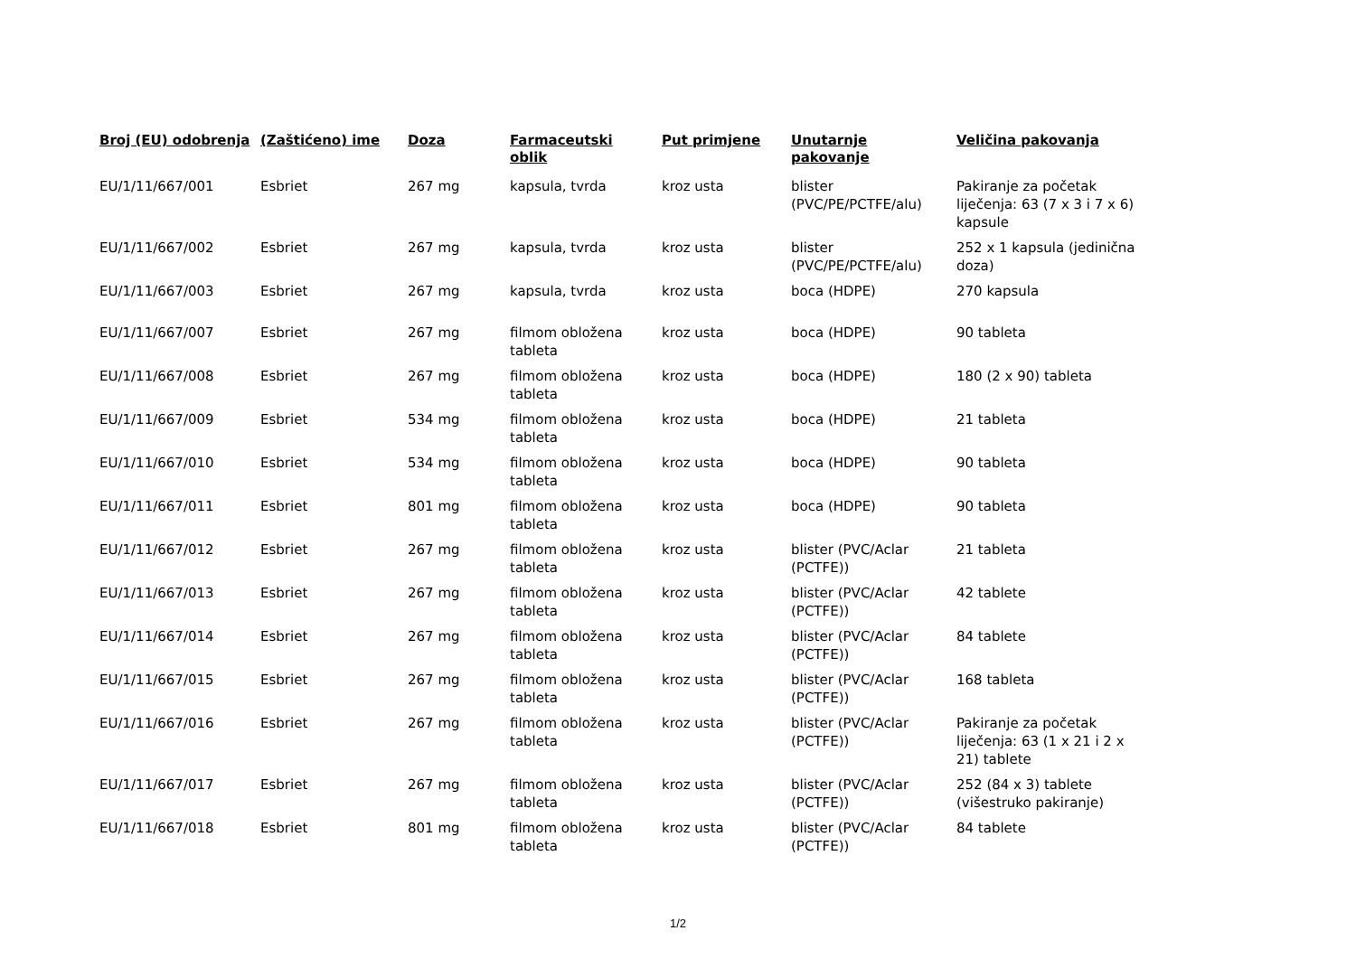| Broj (EU) odobrenja | (Zaštićeno) ime | Doza | Farmaceutski oblik | Put primjene | Unutarnje pakovanje | Veličina pakovanja |
| --- | --- | --- | --- | --- | --- | --- |
| EU/1/11/667/001 | Esbriet | 267 mg | kapsula, tvrda | kroz usta | blister (PVC/PE/PCTFE/alu) | Pakiranje za početak liječenja: 63 (7 x 3 i 7 x 6) kapsule |
| EU/1/11/667/002 | Esbriet | 267 mg | kapsula, tvrda | kroz usta | blister (PVC/PE/PCTFE/alu) | 252 x 1 kapsula (jedinična doza) |
| EU/1/11/667/003 | Esbriet | 267 mg | kapsula, tvrda | kroz usta | boca (HDPE) | 270 kapsula |
| EU/1/11/667/007 | Esbriet | 267 mg | filmom obložena tableta | kroz usta | boca (HDPE) | 90 tableta |
| EU/1/11/667/008 | Esbriet | 267 mg | filmom obložena tableta | kroz usta | boca (HDPE) | 180 (2 x 90) tableta |
| EU/1/11/667/009 | Esbriet | 534 mg | filmom obložena tableta | kroz usta | boca (HDPE) | 21 tableta |
| EU/1/11/667/010 | Esbriet | 534 mg | filmom obložena tableta | kroz usta | boca (HDPE) | 90 tableta |
| EU/1/11/667/011 | Esbriet | 801 mg | filmom obložena tableta | kroz usta | boca (HDPE) | 90 tableta |
| EU/1/11/667/012 | Esbriet | 267 mg | filmom obložena tableta | kroz usta | blister (PVC/Aclar (PCTFE)) | 21 tableta |
| EU/1/11/667/013 | Esbriet | 267 mg | filmom obložena tableta | kroz usta | blister (PVC/Aclar (PCTFE)) | 42 tablete |
| EU/1/11/667/014 | Esbriet | 267 mg | filmom obložena tableta | kroz usta | blister (PVC/Aclar (PCTFE)) | 84 tablete |
| EU/1/11/667/015 | Esbriet | 267 mg | filmom obložena tableta | kroz usta | blister (PVC/Aclar (PCTFE)) | 168 tableta |
| EU/1/11/667/016 | Esbriet | 267 mg | filmom obložena tableta | kroz usta | blister (PVC/Aclar (PCTFE)) | Pakiranje za početak liječenja: 63 (1 x 21 i 2 x 21) tablete |
| EU/1/11/667/017 | Esbriet | 267 mg | filmom obložena tableta | kroz usta | blister (PVC/Aclar (PCTFE)) | 252 (84 x 3) tablete (višestruko pakiranje) |
| EU/1/11/667/018 | Esbriet | 801 mg | filmom obložena tableta | kroz usta | blister (PVC/Aclar (PCTFE)) | 84 tablete |
1/2